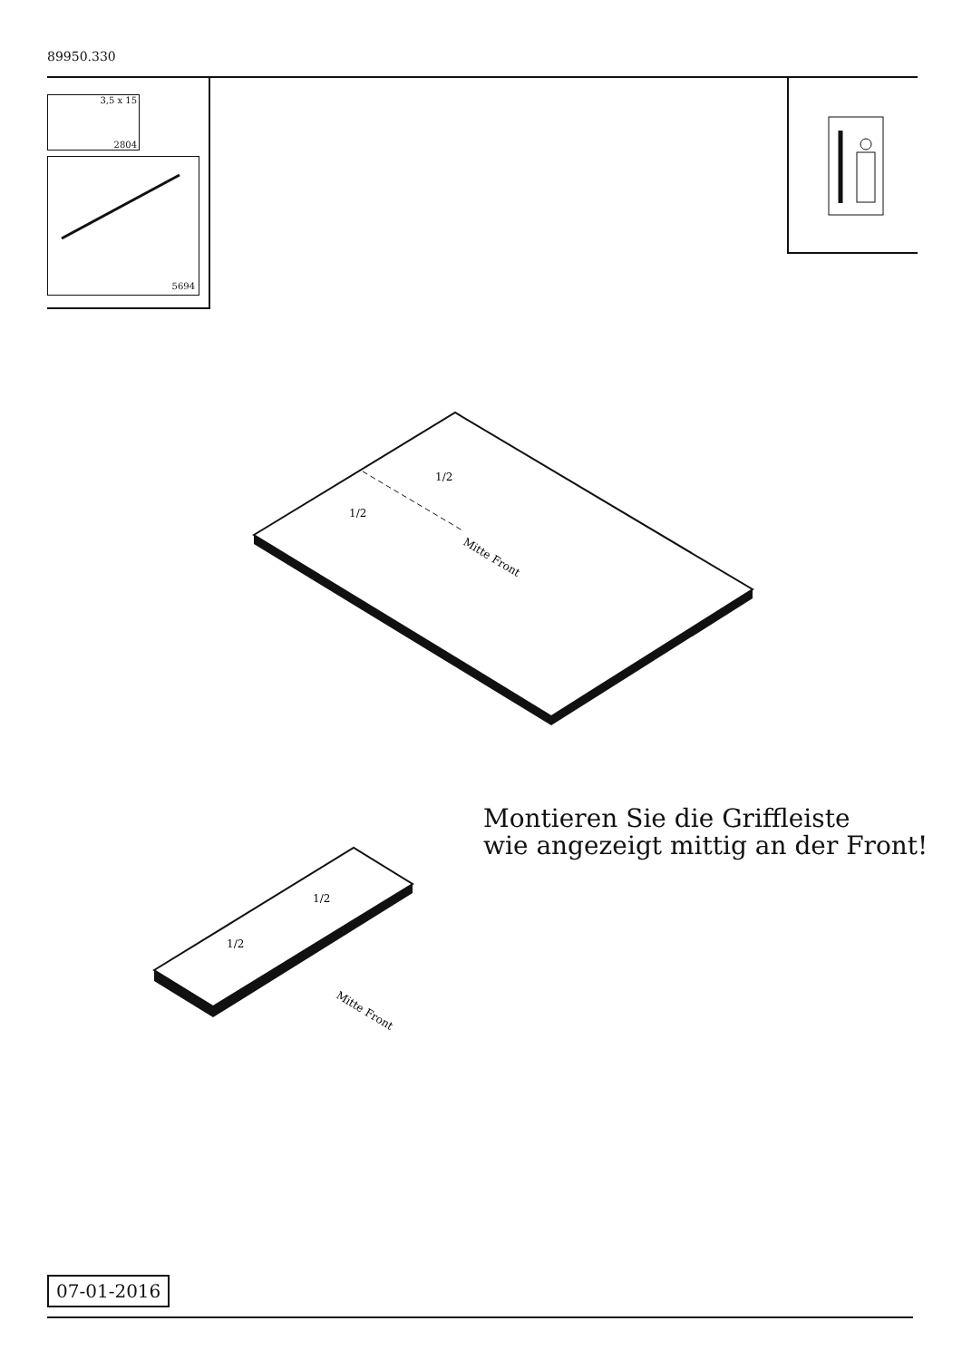89950.330
3,5 x 15
2804
5694
Mitte Front
1/2
1/2
Mitte Front
1/2
1/2
Montieren Sie die Griffleiste
wie angezeigt mittig an der Front!
07-01-2016